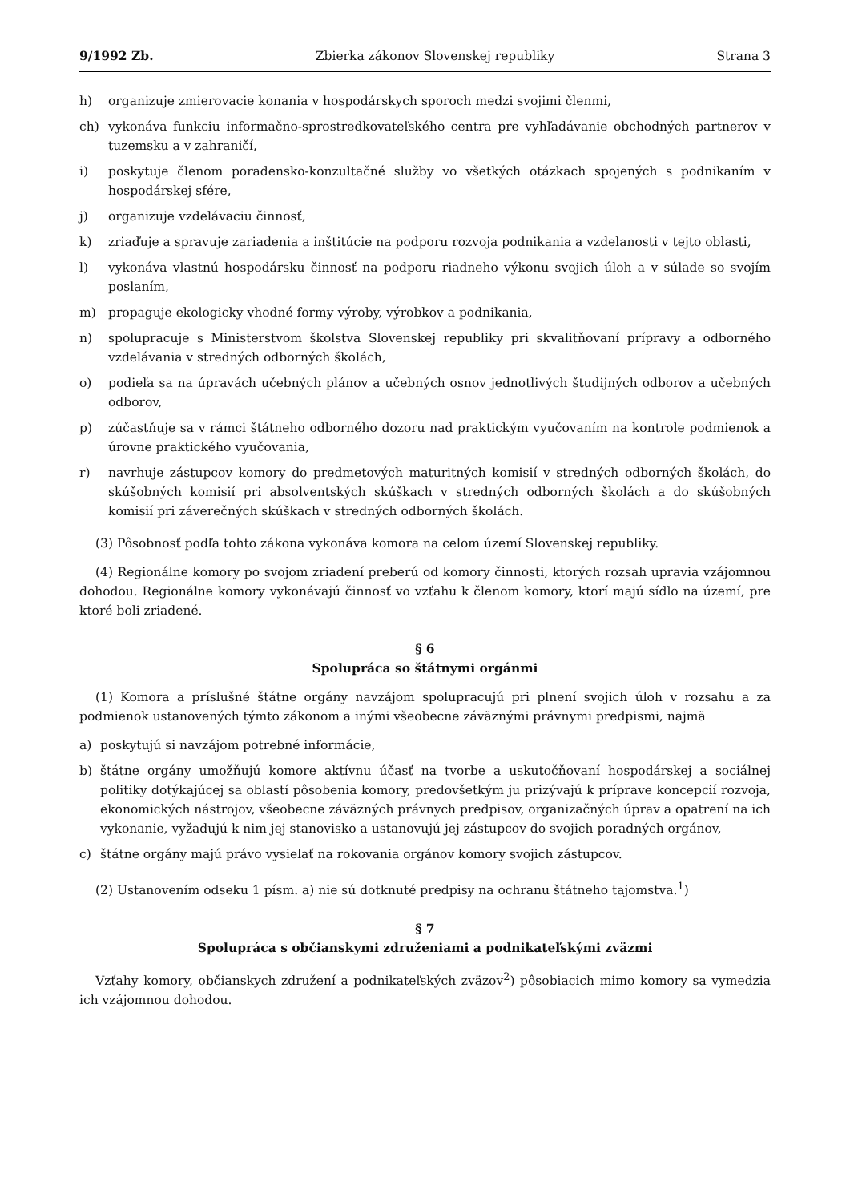9/1992 Zb. Zbierka zákonov Slovenskej republiky Strana 3
h) organizuje zmierovacie konania v hospodárskych sporoch medzi svojimi členmi,
ch) vykonáva funkciu informačno-sprostredkovateľského centra pre vyhľadávanie obchodných partnerov v tuzemsku a v zahraničí,
i) poskytuje členom poradensko-konzultačné služby vo všetkých otázkach spojených s podnikaním v hospodárskej sfére,
j) organizuje vzdelávaciu činnosť,
k) zriaďuje a spravuje zariadenia a inštitúcie na podporu rozvoja podnikania a vzdelanosti v tejto oblasti,
l) vykonáva vlastnú hospodársku činnosť na podporu riadneho výkonu svojich úloh a v súlade so svojím poslaním,
m) propaguje ekologicky vhodné formy výroby, výrobkov a podnikania,
n) spolupracuje s Ministerstvom školstva Slovenskej republiky pri skvalitňovaní prípravy a odborného vzdelávania v stredných odborných školách,
o) podieľa sa na úpravách učebných plánov a učebných osnov jednotlivých študijných odborov a učebných odborov,
p) zúčastňuje sa v rámci štátneho odborného dozoru nad praktickým vyučovaním na kontrole podmienok a úrovne praktického vyučovania,
r) navrhuje zástupcov komory do predmetových maturitných komisií v stredných odborných školách, do skúšobných komisií pri absolventských skúškach v stredných odborných školách a do skúšobných komisií pri záverečných skúškach v stredných odborných školách.
(3) Pôsobnosť podľa tohto zákona vykonáva komora na celom území Slovenskej republiky.
(4) Regionálne komory po svojom zriadení preberú od komory činnosti, ktorých rozsah upravia vzájomnou dohodou. Regionálne komory vykonávajú činnosť vo vzťahu k členom komory, ktorí majú sídlo na území, pre ktoré boli zriadené.
§ 6
Spolupráca so štátnymi orgánmi
(1) Komora a príslušné štátne orgány navzájom spolupracujú pri plnení svojich úloh v rozsahu a za podmienok ustanovených týmto zákonom a inými všeobecne záväznými právnymi predpismi, najmä
a) poskytujú si navzájom potrebné informácie,
b) štátne orgány umožňujú komore aktívnu účasť na tvorbe a uskutočňovaní hospodárskej a sociálnej politiky dotýkajúcej sa oblastí pôsobenia komory, predovšetkým ju prizývajú k príprave koncepcií rozvoja, ekonomických nástrojov, všeobecne záväzných právnych predpisov, organizačných úprav a opatrení na ich vykonanie, vyžadujú k nim jej stanovisko a ustanovujú jej zástupcov do svojich poradných orgánov,
c) štátne orgány majú právo vysielať na rokovania orgánov komory svojich zástupcov.
(2) Ustanovením odseku 1 písm. a) nie sú dotknuté predpisy na ochranu štátneho tajomstva.<sup>1</sup>)
§ 7
Spolupráca s občianskymi združeniami a podnikateľskými zväzmi
Vzťahy komory, občianskych združení a podnikateľských zväzov<sup>2</sup>) pôsobiacich mimo komory sa vymedzia ich vzájomnou dohodou.